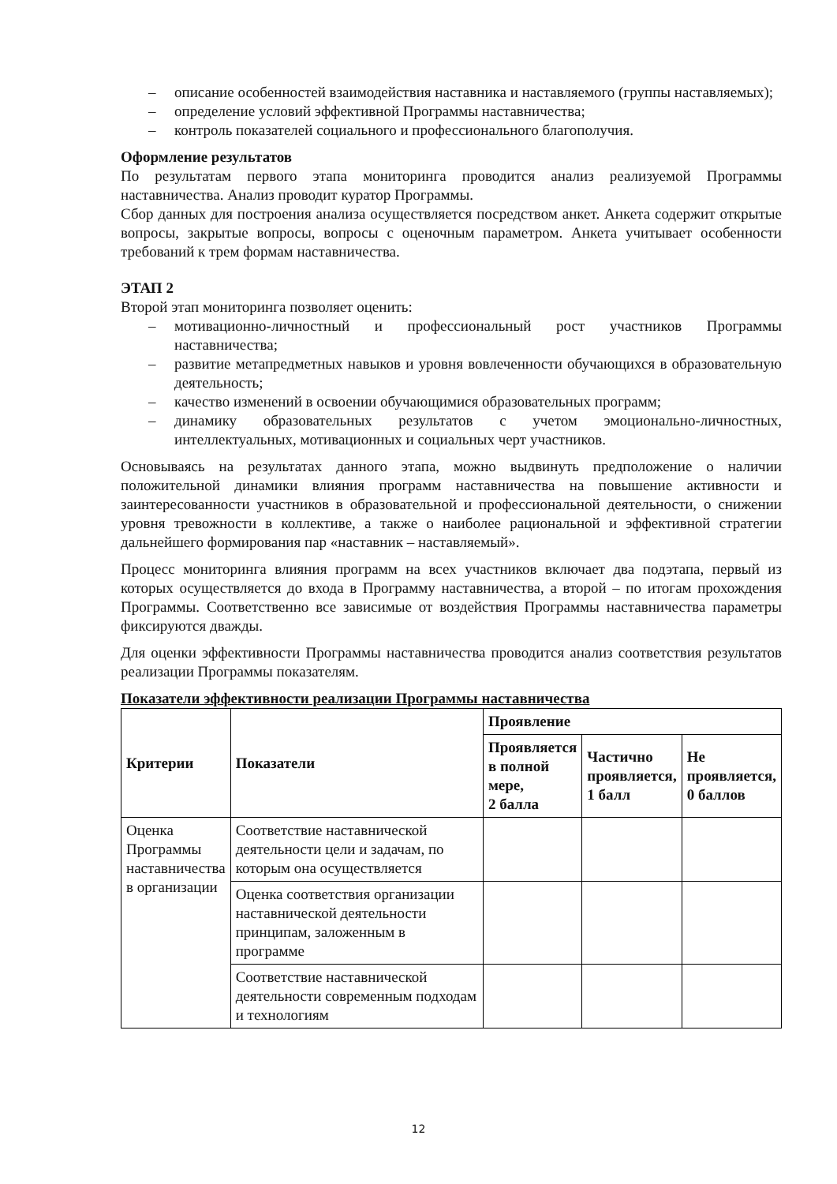– описание особенностей взаимодействия наставника и наставляемого (группы наставляемых);
– определение условий эффективной Программы наставничества;
– контроль показателей социального и профессионального благополучия.
Оформление результатов
По результатам первого этапа мониторинга проводится анализ реализуемой Программы наставничества. Анализ проводит куратор Программы.
Сбор данных для построения анализа осуществляется посредством анкет. Анкета содержит открытые вопросы, закрытые вопросы, вопросы с оценочным параметром. Анкета учитывает особенности требований к трем формам наставничества.
ЭТАП 2
Второй этап мониторинга позволяет оценить:
– мотивационно-личностный и профессиональный рост участников Программы наставничества;
– развитие метапредметных навыков и уровня вовлеченности обучающихся в образовательную деятельность;
– качество изменений в освоении обучающимися образовательных программ;
– динамику образовательных результатов с учетом эмоционально-личностных, интеллектуальных, мотивационных и социальных черт участников.
Основываясь на результатах данного этапа, можно выдвинуть предположение о наличии положительной динамики влияния программ наставничества на повышение активности и заинтересованности участников в образовательной и профессиональной деятельности, о снижении уровня тревожности в коллективе, а также о наиболее рациональной и эффективной стратегии дальнейшего формирования пар «наставник – наставляемый».
Процесс мониторинга влияния программ на всех участников включает два подэтапа, первый из которых осуществляется до входа в Программу наставничества, а второй – по итогам прохождения Программы. Соответственно все зависимые от воздействия Программы наставничества параметры фиксируются дважды.
Для оценки эффективности Программы наставничества проводится анализ соответствия результатов реализации Программы показателям.
Показатели эффективности реализации Программы наставничества
| Критерии | Показатели | Проявление | | |
| --- | --- | --- | --- | --- |
| | | Проявляется в полной мере, 2 балла | Частично проявляется, 1 балл | Не проявляется, 0 баллов |
| Оценка Программы наставничества в организации | Соответствие наставнической деятельности цели и задачам, по которым она осуществляется | | | |
| | Оценка соответствия организации наставнической деятельности принципам, заложенным в программе | | | |
| | Соответствие наставнической деятельности современным подходам и технологиям | | | |
12